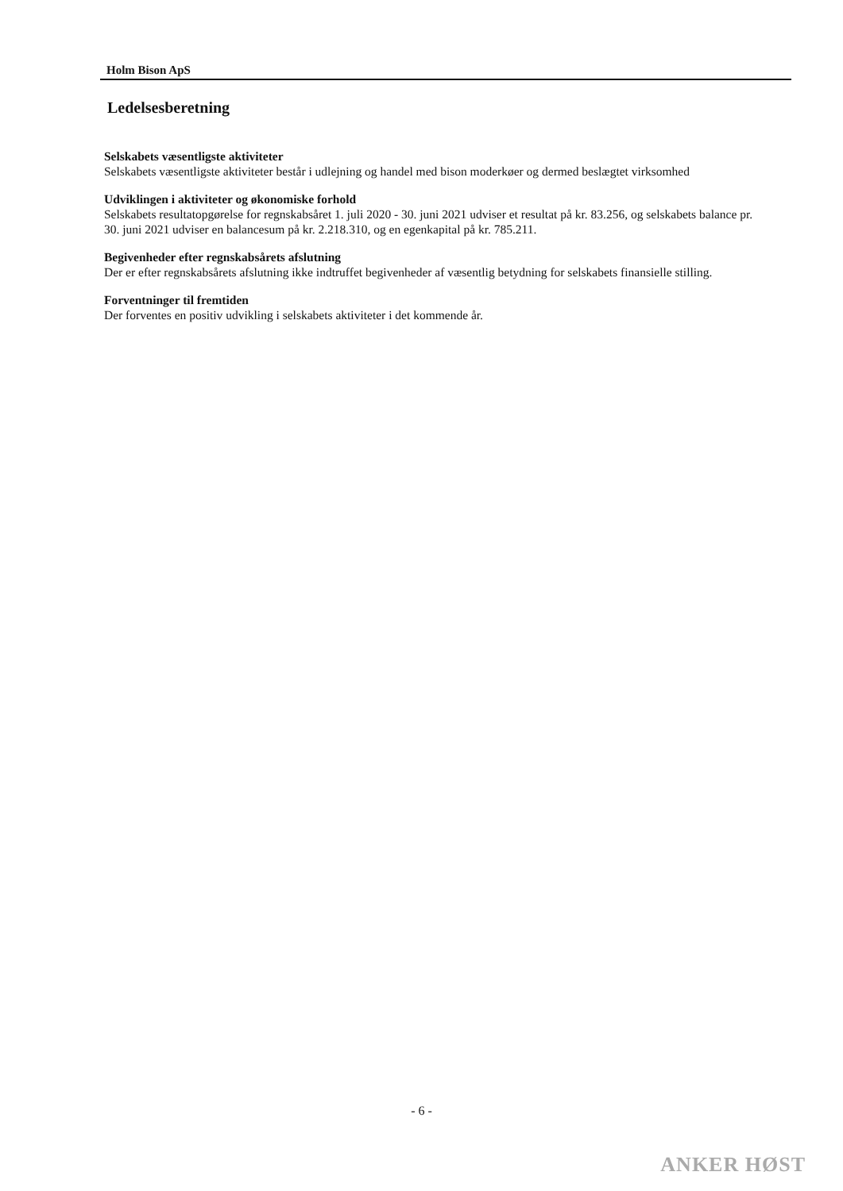Holm Bison ApS
Ledelsesberetning
Selskabets væsentligste aktiviteter
Selskabets væsentligste aktiviteter består i udlejning og handel med bison moderkøer og dermed beslægtet virksomhed
Udviklingen i aktiviteter og økonomiske forhold
Selskabets resultatopgørelse for regnskabsåret 1. juli 2020 - 30. juni 2021 udviser et resultat på kr. 83.256, og selskabets balance pr. 30. juni 2021 udviser en balancesum på kr. 2.218.310, og en egenkapital på kr. 785.211.
Begivenheder efter regnskabsårets afslutning
Der er efter regnskabsårets afslutning ikke indtruffet begivenheder af væsentlig betydning for selskabets finansielle stilling.
Forventninger til fremtiden
Der forventes en positiv udvikling i selskabets aktiviteter i det kommende år.
- 6 -
ANKER HØST